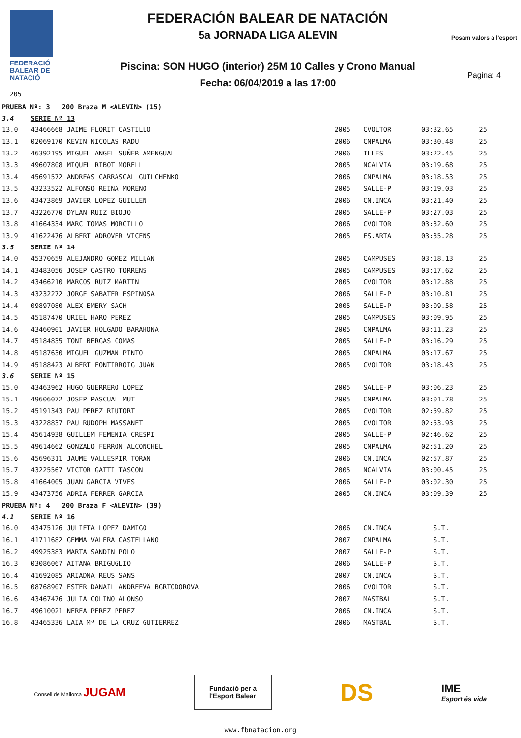FEDERACIÓ
BALEAR DE
NATACIÓ
205
FEDERACIÓN BALEAR DE NATACIÓN
5a JORNADA LIGA ALEVIN
Piscina: SON HUGO (interior) 25M 10 Calles y Crono Manual
Fecha: 06/04/2019 a las 17:00
Posam valors a l'esport
Pagina: 4
| PRUEBA Nº: 3 200 Braza M <ALEVIN> (15) | | | | | |
| 3.4 | SERIE Nº 13 | | | | |
| 13.0 | 43466668 JAIME FLORIT CASTILLO | 2005 | CVOLTOR | 03:32.65 | 25 |
| 13.1 | 02069170 KEVIN NICOLAS RADU | 2006 | CNPALMA | 03:30.48 | 25 |
| 13.2 | 46392195 MIGUEL ANGEL SUÑER AMENGUAL | 2006 | ILLES | 03:22.45 | 25 |
| 13.3 | 49607808 MIQUEL RIBOT MORELL | 2005 | NCALVIA | 03:19.68 | 25 |
| 13.4 | 45691572 ANDREAS CARRASCAL GUILCHENKO | 2006 | CNPALMA | 03:18.53 | 25 |
| 13.5 | 43233522 ALFONSO REINA MORENO | 2005 | SALLE-P | 03:19.03 | 25 |
| 13.6 | 43473869 JAVIER LOPEZ GUILLEN | 2006 | CN.INCA | 03:21.40 | 25 |
| 13.7 | 43226770 DYLAN RUIZ BIOJO | 2005 | SALLE-P | 03:27.03 | 25 |
| 13.8 | 41664334 MARC TOMAS MORCILLO | 2006 | CVOLTOR | 03:32.60 | 25 |
| 13.9 | 41622476 ALBERT ADROVER VICENS | 2005 | ES.ARTA | 03:35.28 | 25 |
| 3.5 | SERIE Nº 14 | | | | |
| 14.0 | 45370659 ALEJANDRO GOMEZ MILLAN | 2005 | CAMPUSES | 03:18.13 | 25 |
| 14.1 | 43483056 JOSEP CASTRO TORRENS | 2005 | CAMPUSES | 03:17.62 | 25 |
| 14.2 | 43466210 MARCOS RUIZ MARTIN | 2005 | CVOLTOR | 03:12.88 | 25 |
| 14.3 | 43232272 JORGE SABATER ESPINOSA | 2006 | SALLE-P | 03:10.81 | 25 |
| 14.4 | 09897080 ALEX EMERY SACH | 2005 | SALLE-P | 03:09.58 | 25 |
| 14.5 | 45187470 URIEL HARO PEREZ | 2005 | CAMPUSES | 03:09.95 | 25 |
| 14.6 | 43460901 JAVIER HOLGADO BARAHONA | 2005 | CNPALMA | 03:11.23 | 25 |
| 14.7 | 45184835 TONI BERGAS COMAS | 2005 | SALLE-P | 03:16.29 | 25 |
| 14.8 | 45187630 MIGUEL GUZMAN PINTO | 2005 | CNPALMA | 03:17.67 | 25 |
| 14.9 | 45188423 ALBERT FONTIRROIG JUAN | 2005 | CVOLTOR | 03:18.43 | 25 |
| 3.6 | SERIE Nº 15 | | | | |
| 15.0 | 43463962 HUGO GUERRERO LOPEZ | 2005 | SALLE-P | 03:06.23 | 25 |
| 15.1 | 49606072 JOSEP PASCUAL MUT | 2005 | CNPALMA | 03:01.78 | 25 |
| 15.2 | 45191343 PAU PEREZ RIUTORT | 2005 | CVOLTOR | 02:59.82 | 25 |
| 15.3 | 43228837 PAU RUDOPH MASSANET | 2005 | CVOLTOR | 02:53.93 | 25 |
| 15.4 | 45614938 GUILLEM FEMENIA CRESPI | 2005 | SALLE-P | 02:46.62 | 25 |
| 15.5 | 49614662 GONZALO FERRON ALCONCHEL | 2005 | CNPALMA | 02:51.20 | 25 |
| 15.6 | 45696311 JAUME VALLESPIR TORAN | 2006 | CN.INCA | 02:57.87 | 25 |
| 15.7 | 43225567 VICTOR GATTI TASCON | 2005 | NCALVIA | 03:00.45 | 25 |
| 15.8 | 41664005 JUAN GARCIA VIVES | 2006 | SALLE-P | 03:02.30 | 25 |
| 15.9 | 43473756 ADRIA FERRER GARCIA | 2005 | CN.INCA | 03:09.39 | 25 |
| PRUEBA Nº: 4 200 Braza F <ALEVIN> (39) | | | | | |
| 4.1 | SERIE Nº 16 | | | | |
| 16.0 | 43475126 JULIETA LOPEZ DAMIGO | 2006 | CN.INCA | S.T. | |
| 16.1 | 41711682 GEMMA VALERA CASTELLANO | 2007 | CNPALMA | S.T. | |
| 16.2 | 49925383 MARTA SANDIN POLO | 2007 | SALLE-P | S.T. | |
| 16.3 | 03086067 AITANA BRIGUGLIO | 2006 | SALLE-P | S.T. | |
| 16.4 | 41692085 ARIADNA REUS SANS | 2007 | CN.INCA | S.T. | |
| 16.5 | 08768907 ESTER DANAIL ANDREEVA BGRTODOROVA | 2006 | CVOLTOR | S.T. | |
| 16.6 | 43467476 JULIA COLINO ALONSO | 2007 | MASTBAL | S.T. | |
| 16.7 | 49610021 NEREA PEREZ PEREZ | 2006 | CN.INCA | S.T. | |
| 16.8 | 43465336 LAIA Mª DE LA CRUZ GUTIERREZ | 2006 | MASTBAL | S.T. | |
Consell de Mallorca JUGAM
Fundació per a
l'Esport Balear
DS
IME
Esport és vida
www.fbnatacion.org